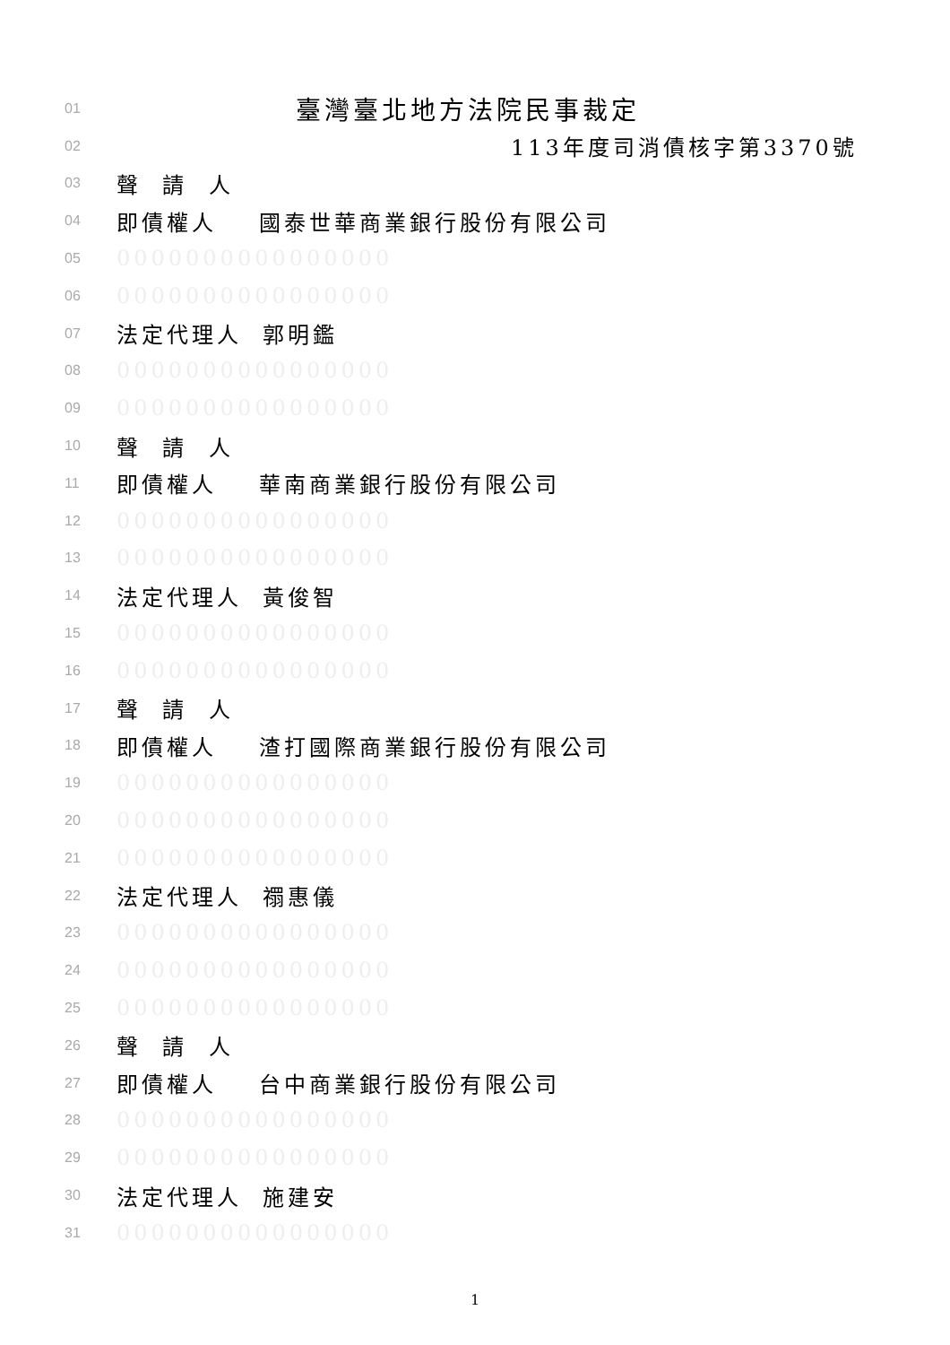01 臺灣臺北地方法院民事裁定
02 113年度司消債核字第3370號
03 聲 請 人
04 即債權人 國泰世華商業銀行股份有限公司
05 0000000000000000
06 0000000000000000
07 法定代理人 郭明鑑
08 0000000000000000
09 0000000000000000
10 聲 請 人
11 即債權人 華南商業銀行股份有限公司
12 0000000000000000
13 0000000000000000
14 法定代理人 黃俊智
15 0000000000000000
16 0000000000000000
17 聲 請 人
18 即債權人 渣打國際商業銀行股份有限公司
19 0000000000000000
20 0000000000000000
21 0000000000000000
22 法定代理人 禤惠儀
23 0000000000000000
24 0000000000000000
25 0000000000000000
26 聲 請 人
27 即債權人 台中商業銀行股份有限公司
28 0000000000000000
29 0000000000000000
30 法定代理人 施建安
31 0000000000000000
1